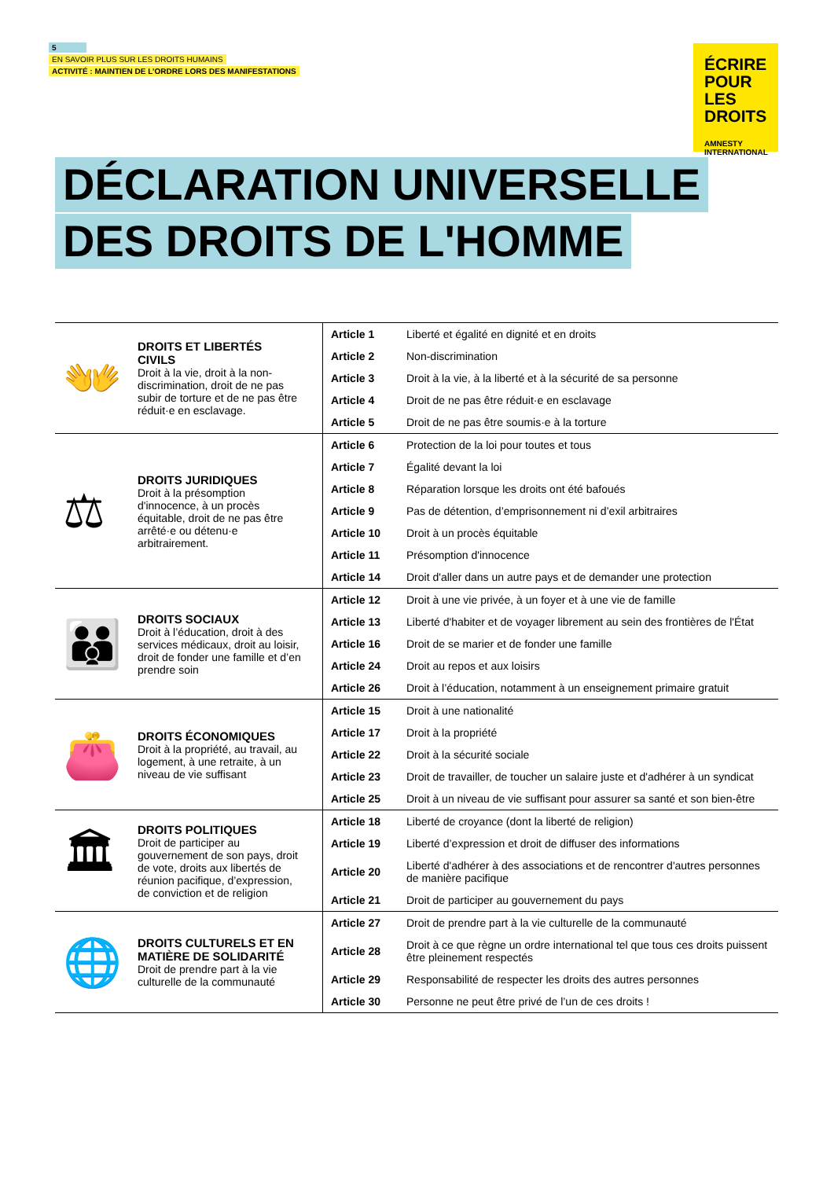5
EN SAVOIR PLUS SUR LES DROITS HUMAINS
ACTIVITÉ : MAINTIEN DE L’ORDRE LORS DES MANIFESTATIONS
ÉCRIRE POUR LES DROITS
AMNESTY
INTERNATIONAL
DÉCLARATION UNIVERSELLE
DES DROITS DE L'HOMME
| 👐 DROITS ET LIBERTÉS CIVILS Droit à la vie, droit à la non-discrimination, droit de ne pas subir de torture et de ne pas être réduit·e en esclavage. | Article 1 | Liberté et égalité en dignité et en droits |
| | Article 2 | Non-discrimination |
| | Article 3 | Droit à la vie, à la liberté et à la sécurité de sa personne |
| | Article 4 | Droit de ne pas être réduit·e en esclavage |
| | Article 5 | Droit de ne pas être soumis·e à la torture |
| ⚖ DROITS JURIDIQUES Droit à la présomption d'innocence, à un procès équitable, droit de ne pas être arrêté·e ou détenu·e arbitrairement. | Article 6 | Protection de la loi pour toutes et tous |
| | Article 7 | Égalité devant la loi |
| | Article 8 | Réparation lorsque les droits ont été bafoués |
| | Article 9 | Pas de détention, d’emprisonnement ni d’exil arbitraires |
| | Article 10 | Droit à un procès équitable |
| | Article 11 | Présomption d'innocence |
| | Article 14 | Droit d'aller dans un autre pays et de demander une protection |
| 👪 DROITS SOCIAUX Droit à l’éducation, droit à des services médicaux, droit au loisir, droit de fonder une famille et d’en prendre soin | Article 12 | Droit à une vie privée, à un foyer et à une vie de famille |
| | Article 13 | Liberté d'habiter et de voyager librement au sein des frontières de l'État |
| | Article 16 | Droit de se marier et de fonder une famille |
| | Article 24 | Droit au repos et aux loisirs |
| | Article 26 | Droit à l’éducation, notamment à un enseignement primaire gratuit |
| 👛 DROITS ÉCONOMIQUES Droit à la propriété, au travail, au logement, à une retraite, à un niveau de vie suffisant | Article 15 | Droit à une nationalité |
| | Article 17 | Droit à la propriété |
| | Article 22 | Droit à la sécurité sociale |
| | Article 23 | Droit de travailler, de toucher un salaire juste et d'adhérer à un syndicat |
| | Article 25 | Droit à un niveau de vie suffisant pour assurer sa santé et son bien-être |
| 🏛 DROITS POLITIQUES Droit de participer au gouvernement de son pays, droit de vote, droits aux libertés de réunion pacifique, d’expression, de conviction et de religion | Article 18 | Liberté de croyance (dont la liberté de religion) |
| | Article 19 | Liberté d’expression et droit de diffuser des informations |
| | Article 20 | Liberté d'adhérer à des associations et de rencontrer d'autres personnes de manière pacifique |
| | Article 21 | Droit de participer au gouvernement du pays |
| 🌐 DROITS CULTURELS ET EN MATIÈRE DE SOLIDARITÉ Droit de prendre part à la vie culturelle de la communauté | Article 27 | Droit de prendre part à la vie culturelle de la communauté |
| | Article 28 | Droit à ce que règne un ordre international tel que tous ces droits puissent être pleinement respectés |
| | Article 29 | Responsabilité de respecter les droits des autres personnes |
| | Article 30 | Personne ne peut être privé de l’un de ces droits ! |